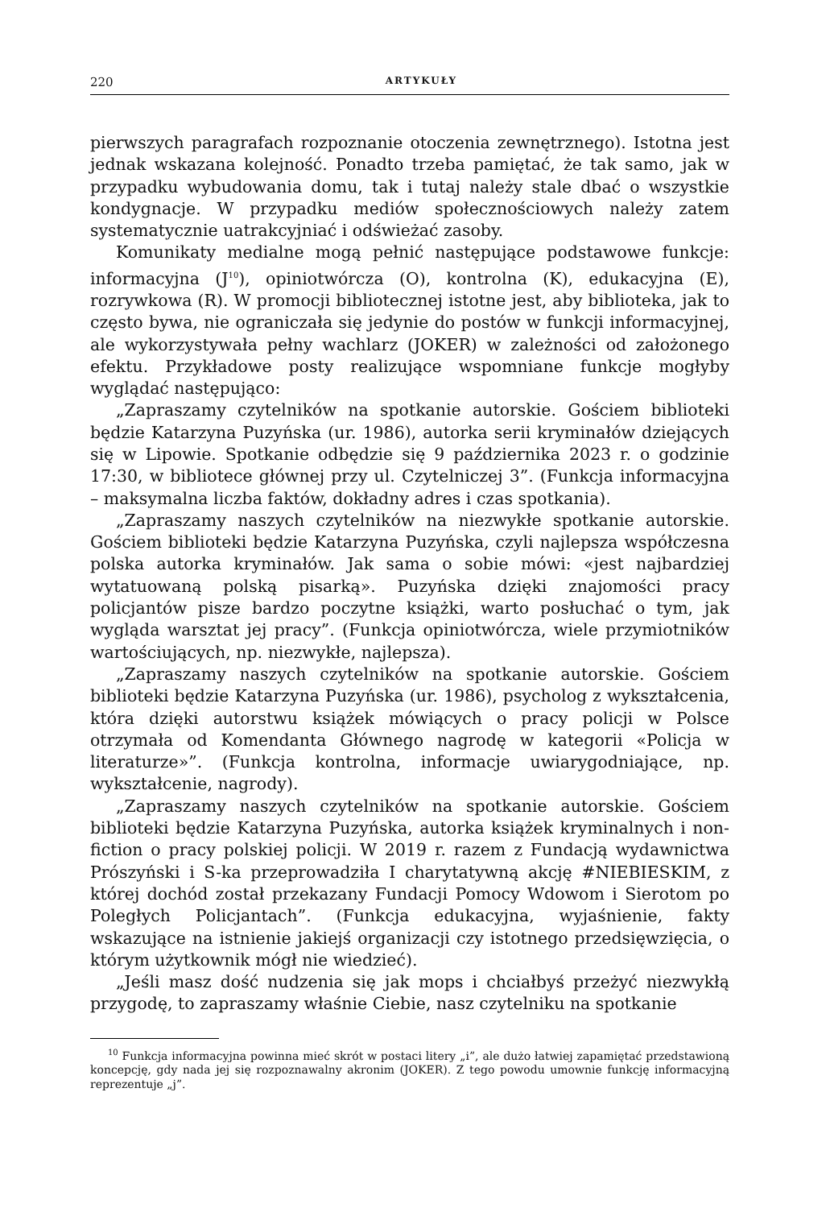220 ARTYKUŁY
pierwszych paragrafach rozpoznanie otoczenia zewnętrznego). Istotna jest jednak wskazana kolejność. Ponadto trzeba pamiętać, że tak samo, jak w przypadku wybudowania domu, tak i tutaj należy stale dbać o wszystkie kondygnacje. W przypadku mediów społecznościowych należy zatem systematycznie uatrakcyjniać i odświeżać zasoby.
Komunikaty medialne mogą pełnić następujące podstawowe funkcje: informacyjna (J<sup>10</sup>), opiniotwórcza (O), kontrolna (K), edukacyjna (E), rozrywkowa (R). W promocji bibliotecznej istotne jest, aby biblioteka, jak to często bywa, nie ograniczała się jedynie do postów w funkcji informacyjnej, ale wykorzystywała pełny wachlarz (JOKER) w zależności od założonego efektu. Przykładowe posty realizujące wspomniane funkcje mogłyby wyglądać następująco:
„Zapraszamy czytelników na spotkanie autorskie. Gościem biblioteki będzie Katarzyna Puzyńska (ur. 1986), autorka serii kryminałów dziejących się w Lipowie. Spotkanie odbędzie się 9 października 2023 r. o godzinie 17:30, w bibliotece głównej przy ul. Czytelniczej 3”. (Funkcja informacyjna – maksymalna liczba faktów, dokładny adres i czas spotkania).
„Zapraszamy naszych czytelników na niezwykłe spotkanie autorskie. Gościem biblioteki będzie Katarzyna Puzyńska, czyli najlepsza współczesna polska autorka kryminałów. Jak sama o sobie mówi: «jest najbardziej wytatuowaną polską pisarką». Puzyńska dzięki znajomości pracy policjantów pisze bardzo poczytne książki, warto posłuchać o tym, jak wygląda warsztat jej pracy”. (Funkcja opiniotwórcza, wiele przymiotników wartościujących, np. niezwykłe, najlepsza).
„Zapraszamy naszych czytelników na spotkanie autorskie. Gościem biblioteki będzie Katarzyna Puzyńska (ur. 1986), psycholog z wykształcenia, która dzięki autorstwu książek mówiących o pracy policji w Polsce otrzymała od Komendanta Głównego nagrodę w kategorii «Policja w literaturze»”. (Funkcja kontrolna, informacje uwiarygodniające, np. wykształcenie, nagrody).
„Zapraszamy naszych czytelników na spotkanie autorskie. Gościem biblioteki będzie Katarzyna Puzyńska, autorka książek kryminalnych i non-fiction o pracy polskiej policji. W 2019 r. razem z Fundacją wydawnictwa Prószyński i S-ka przeprowadziła I charytatywną akcję #NIEBIESKIM, z której dochód został przekazany Fundacji Pomocy Wdowom i Sierotom po Poległych Policjantach”. (Funkcja edukacyjna, wyjaśnienie, fakty wskazujące na istnienie jakiejś organizacji czy istotnego przedsięwzięcia, o którym użytkownik mógł nie wiedzieć).
„Jeśli masz dość nudzenia się jak mops i chciałbyś przeżyć niezwykłą przygodę, to zapraszamy właśnie Ciebie, nasz czytelniku na spotkanie
<sup>10</sup> Funkcja informacyjna powinna mieć skrót w postaci litery „i”, ale dużo łatwiej zapamiętać przedstawioną koncepcję, gdy nada jej się rozpoznawalny akronim (JOKER). Z tego powodu umownie funkcję informacyjną reprezentuje „j”.